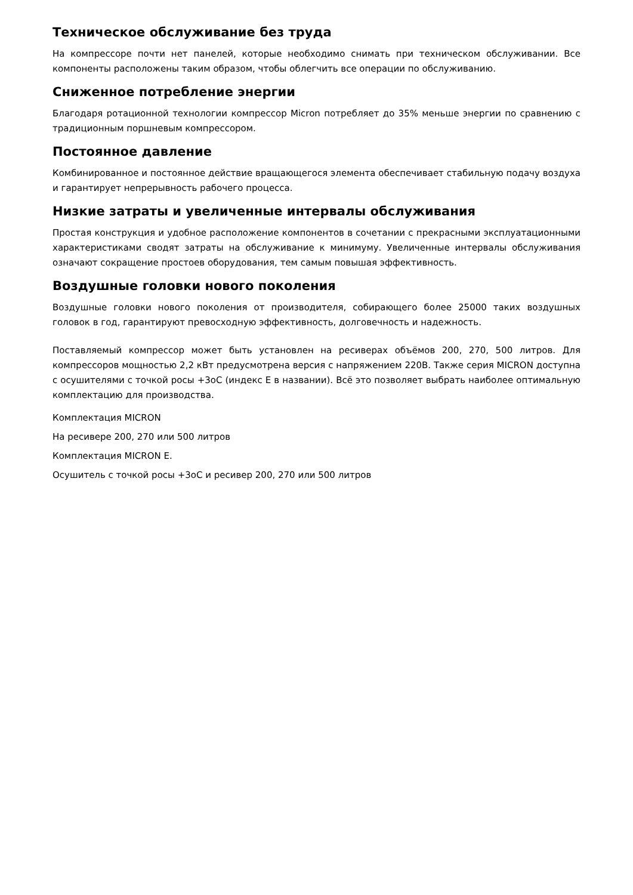Техническое обслуживание без труда
На компрессоре почти нет панелей, которые необходимо снимать при техническом обслуживании. Все компоненты расположены таким образом, чтобы облегчить все операции по обслуживанию.
Сниженное потребление энергии
Благодаря ротационной технологии компрессор Micron потребляет до 35% меньше энергии по сравнению с традиционным поршневым компрессором.
Постоянное давление
Комбинированное и постоянное действие вращающегося элемента обеспечивает стабильную подачу воздуха и гарантирует непрерывность рабочего процесса.
Низкие затраты и увеличенные интервалы обслуживания
Простая конструкция и удобное расположение компонентов в сочетании с прекрасными эксплуатационными характеристиками сводят затраты на обслуживание к минимуму. Увеличенные интервалы обслуживания означают сокращение простоев оборудования, тем самым повышая эффективность.
Воздушные головки нового поколения
Воздушные головки нового поколения от производителя, собирающего более 25000 таких воздушных головок в год, гарантируют превосходную эффективность, долговечность и надежность.
Поставляемый компрессор может быть установлен на ресиверах объёмов 200, 270, 500 литров. Для компрессоров мощностью 2,2 кВт предусмотрена версия с напряжением 220В. Также серия MICRON доступна с осушителями с точкой росы +3оС (индекс E в названии). Всё это позволяет выбрать наиболее оптимальную комплектацию для производства.
Комплектация MICRON
На ресивере 200, 270 или 500 литров
Комплектация MICRON E.
Осушитель с точкой росы +3оС и ресивер 200, 270 или 500 литров